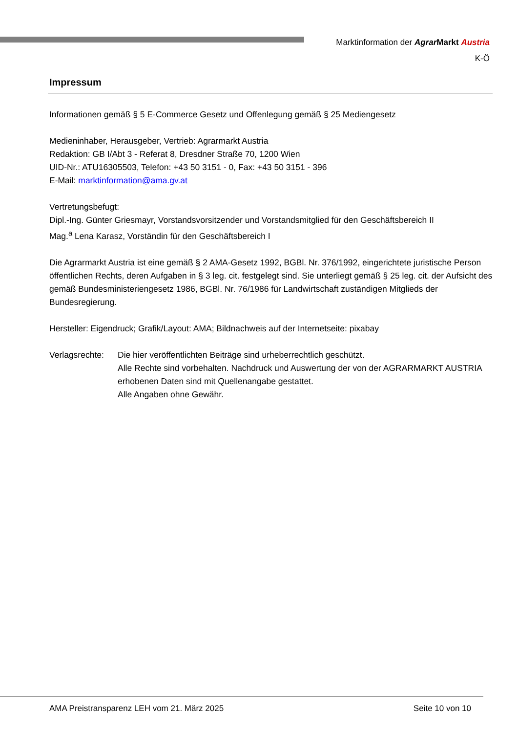Marktinformation der Agrar Markt Austria
K-Ö
Impressum
Informationen gemäß § 5 E-Commerce Gesetz und Offenlegung gemäß § 25 Mediengesetz
Medieninhaber, Herausgeber, Vertrieb: Agrarmarkt Austria
Redaktion: GB I/Abt 3 - Referat 8, Dresdner Straße 70, 1200 Wien
UID-Nr.: ATU16305503, Telefon: +43 50 3151 - 0, Fax: +43 50 3151 - 396
E-Mail: marktinformation@ama.gv.at
Vertretungsbefugt:
Dipl.-Ing. Günter Griesmayr, Vorstandsvorsitzender und Vorstandsmitglied für den Geschäftsbereich II
Mag.<sup>a</sup> Lena Karasz, Vorständin für den Geschäftsbereich I
Die Agrarmarkt Austria ist eine gemäß § 2 AMA-Gesetz 1992, BGBl. Nr. 376/1992, eingerichtete juristische Person öffentlichen Rechts, deren Aufgaben in § 3 leg. cit. festgelegt sind. Sie unterliegt gemäß § 25 leg. cit. der Aufsicht des gemäß Bundesministeriengesetz 1986, BGBl. Nr. 76/1986 für Landwirtschaft zuständigen Mitglieds der Bundesregierung.
Hersteller: Eigendruck; Grafik/Layout: AMA; Bildnachweis auf der Internetseite: pixabay
Verlagsrechte:
Die hier veröffentlichten Beiträge sind urheberrechtlich geschützt.
Alle Rechte sind vorbehalten. Nachdruck und Auswertung der von der AGRARMARKT AUSTRIA erhobenen Daten sind mit Quellenangabe gestattet.
Alle Angaben ohne Gewähr.
AMA Preistransparenz LEH vom 21. März 2025 Seite 10 von 10